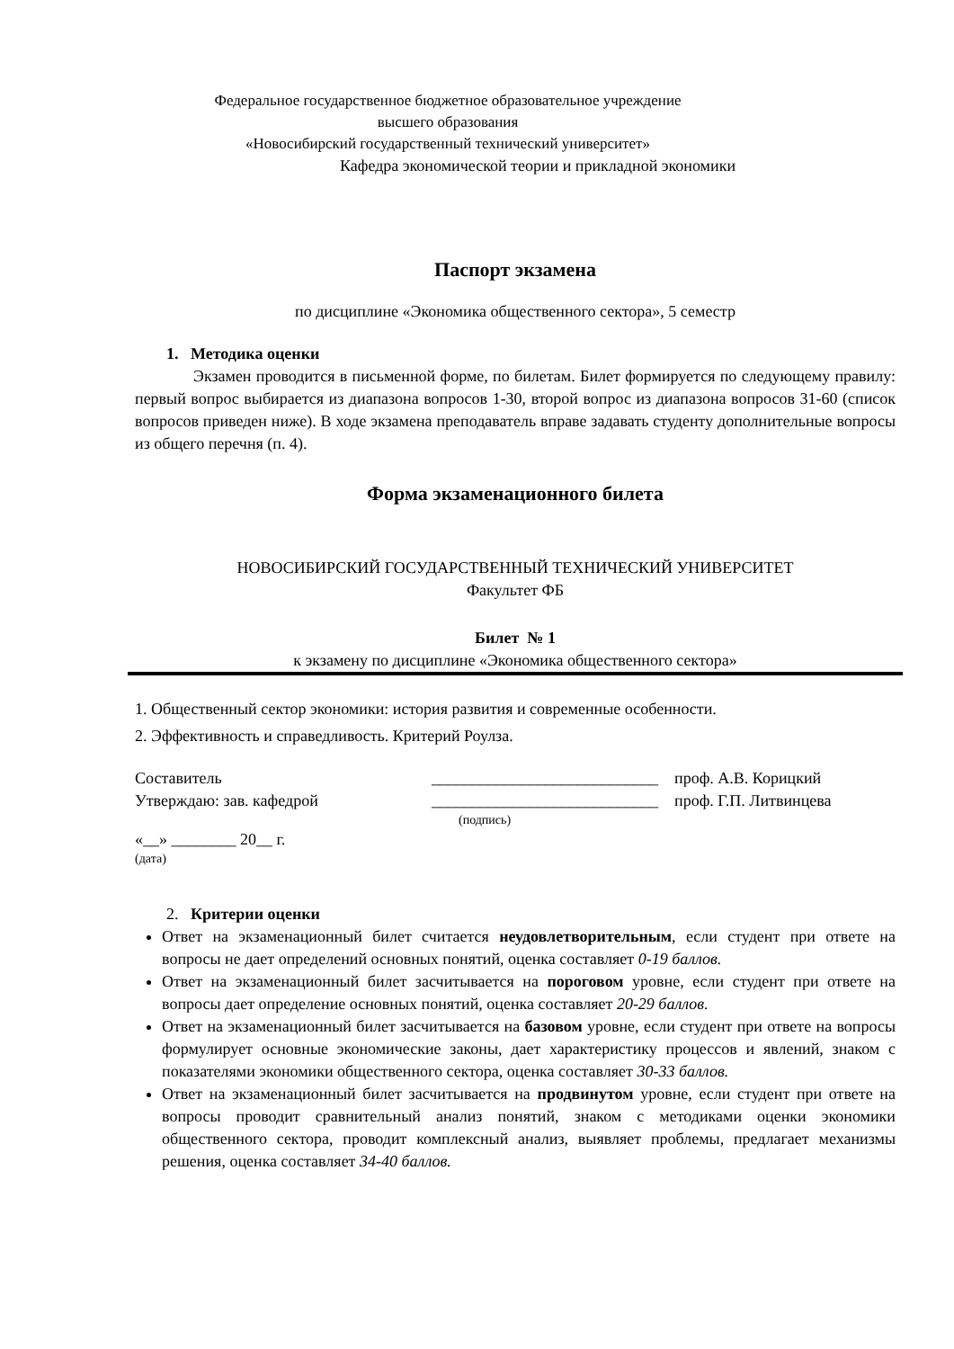Федеральное государственное бюджетное образовательное учреждение
высшего образования
«Новосибирский государственный технический университет»
Кафедра экономической теории и прикладной экономики
Паспорт экзамена
по дисциплине «Экономика общественного сектора», 5 семестр
1. Методика оценки
Экзамен проводится в письменной форме, по билетам. Билет формируется по следующему правилу: первый вопрос выбирается из диапазона вопросов 1-30, второй вопрос из диапазона вопросов 31-60 (список вопросов приведен ниже). В ходе экзамена преподаватель вправе задавать студенту дополнительные вопросы из общего перечня (п. 4).
Форма экзаменационного билета
НОВОСИБИРСКИЙ ГОСУДАРСТВЕННЫЙ ТЕХНИЧЕСКИЙ УНИВЕРСИТЕТ
Факультет ФБ
Билет № 1
к экзамену по дисциплине «Экономика общественного сектора»
1. Общественный сектор экономики: история развития и современные особенности.
2. Эффективность и справедливость. Критерий Роулза.
Составитель ____________________________ проф. А.В. Корицкий
Утверждаю: зав. кафедрой ____________________________ проф. Г.П. Литвинцева
(подпись)
«__» ________ 20__ г.
(дата)
2. Критерии оценки
Ответ на экзаменационный билет считается неудовлетворительным, если студент при ответе на вопросы не дает определений основных понятий, оценка составляет 0-19 баллов.
Ответ на экзаменационный билет засчитывается на пороговом уровне, если студент при ответе на вопросы дает определение основных понятий, оценка составляет 20-29 баллов.
Ответ на экзаменационный билет засчитывается на базовом уровне, если студент при ответе на вопросы формулирует основные экономические законы, дает характеристику процессов и явлений, знаком с показателями экономики общественного сектора, оценка составляет 30-33 баллов.
Ответ на экзаменационный билет засчитывается на продвинутом уровне, если студент при ответе на вопросы проводит сравнительный анализ понятий, знаком с методиками оценки экономики общественного сектора, проводит комплексный анализ, выявляет проблемы, предлагает механизмы решения, оценка составляет 34-40 баллов.